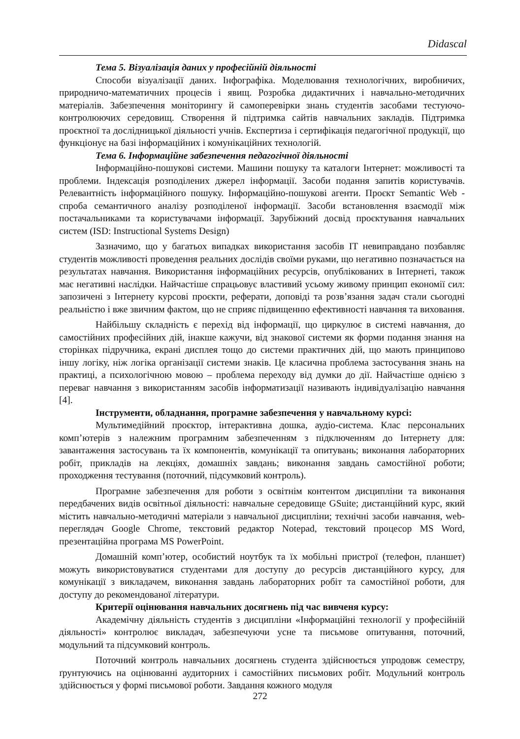Didascal
Тема 5. Візуалізація даних у професійній діяльності
Способи візуалізації даних. Інфографіка. Моделювання технологічних, виробничих, природничо-математичних процесів і явищ. Розробка дидактичних і навчально-методичних матеріалів. Забезпечення моніторингу й самоперевірки знань студентів засобами тестуючо-контролюючих середовищ. Створення й підтримка сайтів навчальних закладів. Підтримка проєктної та дослідницької діяльності учнів. Експертиза і сертифікація педагогічної продукції, що функціонує на базі інформаційних і комунікаційних технологій.
Тема 6. Інформаційне забезпечення педагогічної діяльності
Інформаційно-пошукові системи. Машини пошуку та каталоги Інтернет: можливості та проблеми. Індексація розподілених джерел інформації. Засоби подання запитів користувачів. Релевантність інформаційного пошуку. Інформаційно-пошукові агенти. Проєкт Semantic Web - спроба семантичного аналізу розподіленої інформації. Засоби встановлення взаємодії між постачальниками та користувачами інформації. Зарубіжний досвід проєктування навчальних систем (ISD: Instructional Systems Design)
Зазначимо, що у багатьох випадках використання засобів ІТ невиправдано позбавляє студентів можливості проведення реальних дослідів своїми руками, що негативно позначається на результатах навчання. Використання інформаційних ресурсів, опублікованих в Інтернеті, також має негативні наслідки. Найчастіше спрацьовує властивий усьому живому принцип економії сил: запозичені з Інтернету курсові проєкти, реферати, доповіді та розв’язання задач стали сьогодні реальністю і вже звичним фактом, що не сприяє підвищенню ефективності навчання та виховання.
Найбільшу складність є перехід від інформації, що циркулює в системі навчання, до самостійних професійних дій, інакше кажучи, від знакової системи як форми подання знання на сторінках підручника, екрані дисплея тощо до системи практичних дій, що мають принципово іншу логіку, ніж логіка організації системи знаків. Це класична проблема застосування знань на практиці, а психологічною мовою – проблема переходу від думки до дії. Найчастіше однією з переваг навчання з використанням засобів інформатизації називають індивідуалізацію навчання [4].
Інструменти, обладнання, програмне забезпечення у навчальному курсі:
Мультимедійний проєктор, інтерактивна дошка, аудіо-система. Клас персональних комп’ютерів з належним програмним забезпеченням з підключенням до Інтернету для: завантаження застосувань та їх компонентів, комунікації та опитувань; виконання лабораторних робіт, прикладів на лекціях, домашніх завдань; виконання завдань самостійної роботи; проходження тестування (поточний, підсумковий контроль).
Програмне забезпечення для роботи з освітнім контентом дисципліни та виконання передбачених видів освітньої діяльності: навчальне середовище GSuite; дистанційний курс, який містить навчально-методичні матеріали з навчальної дисципліни; технічні засоби навчання, web-переглядач Google Chrome, текстовий редактор Notepad, текстовий процесор MS Word, презентаційна програма MS PowerPoint.
Домашній комп’ютер, особистий ноутбук та їх мобільні пристрої (телефон, планшет) можуть використовуватися студентами для доступу до ресурсів дистанційного курсу, для комунікації з викладачем, виконання завдань лабораторних робіт та самостійної роботи, для доступу до рекомендованої літератури.
Критерії оцінювання навчальних досягнень під час вивченя курсу:
Академічну діяльність студентів з дисципліни «Інформаційні технології у професійній діяльності» контролює викладач, забезпечуючи усне та письмове опитування, поточний, модульний та підсумковий контроль.
Поточний контроль навчальних досягнень студента здійснюється упродовж семестру, ґрунтуючись на оцінюванні аудиторних і самостійних письмових робіт. Модульний контроль здійснюється у формі письмової роботи. Завдання кожного модуля
272